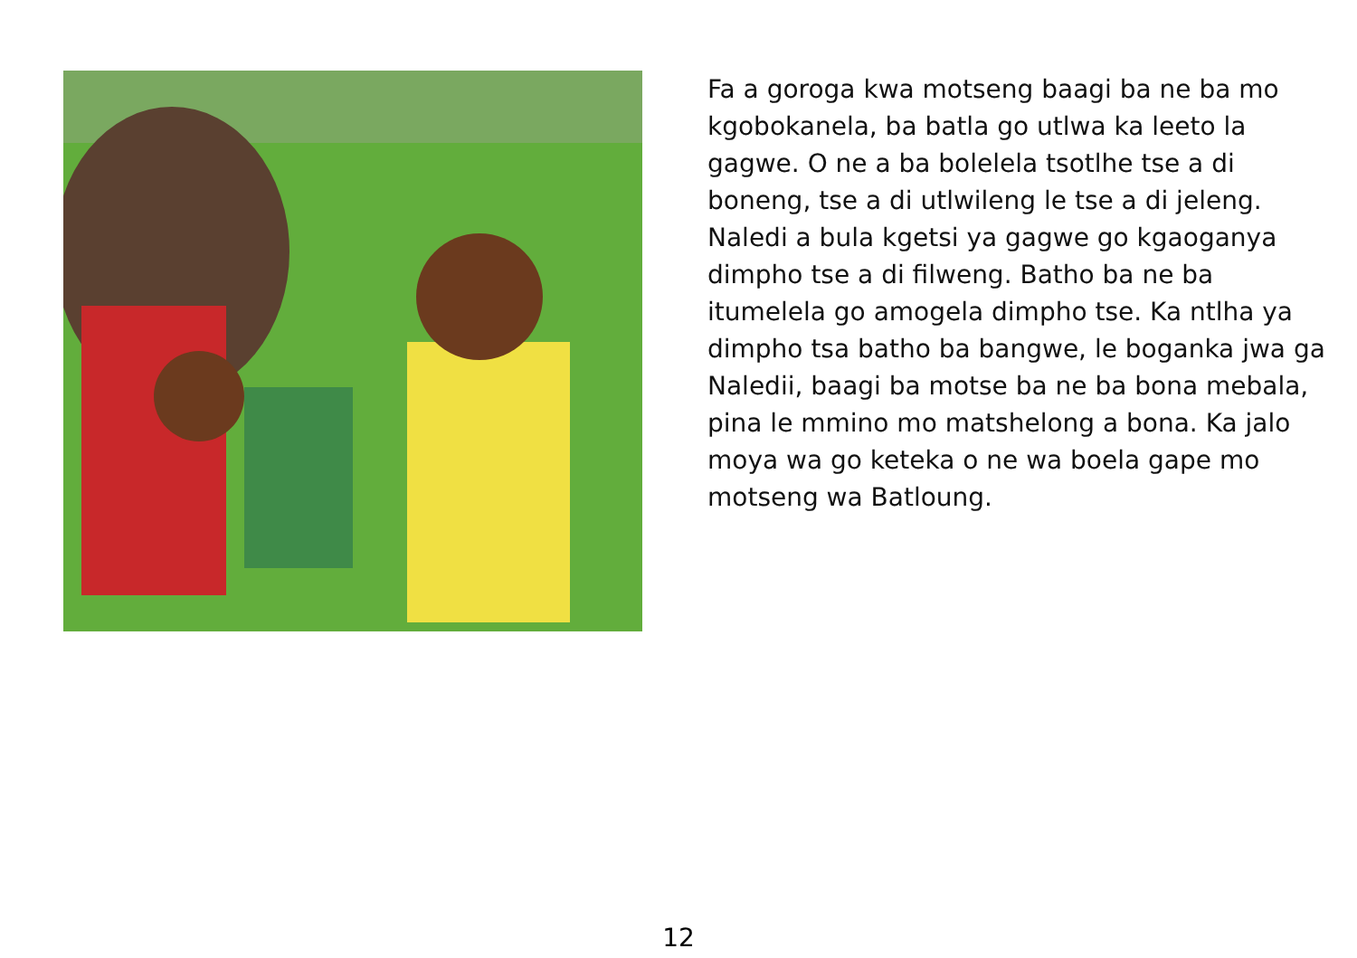Fa a goroga kwa motseng baagi ba ne ba mo kgobokanela, ba batla go utlwa ka leeto la gagwe. O ne a ba bolelela tsotlhe tse a di boneng, tse a di utlwileng le tse a di jeleng. Naledi a bula kgetsi ya gagwe go kgaoganya dimpho tse a di filweng. Batho ba ne ba itumelela go amogela dimpho tse. Ka ntlha ya dimpho tsa batho ba bangwe, le boganka jwa ga Naledii, baagi ba motse ba ne ba bona mebala, pina le mmino mo matshelong a bona. Ka jalo moya wa go keteka o ne wa boela gape mo motseng wa Batloung.
12